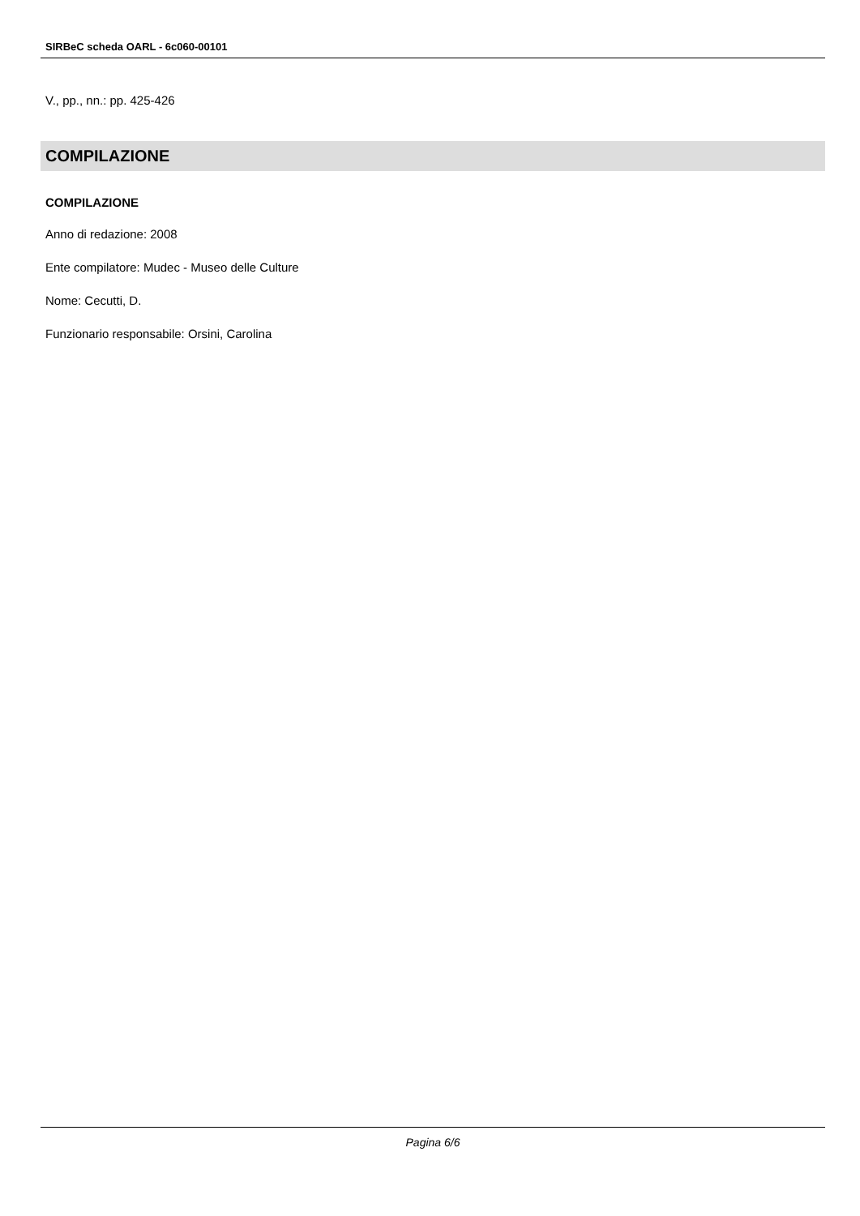SIRBeC scheda OARL - 6c060-00101
V., pp., nn.: pp. 425-426
COMPILAZIONE
COMPILAZIONE
Anno di redazione: 2008
Ente compilatore: Mudec - Museo delle Culture
Nome: Cecutti, D.
Funzionario responsabile: Orsini, Carolina
Pagina 6/6